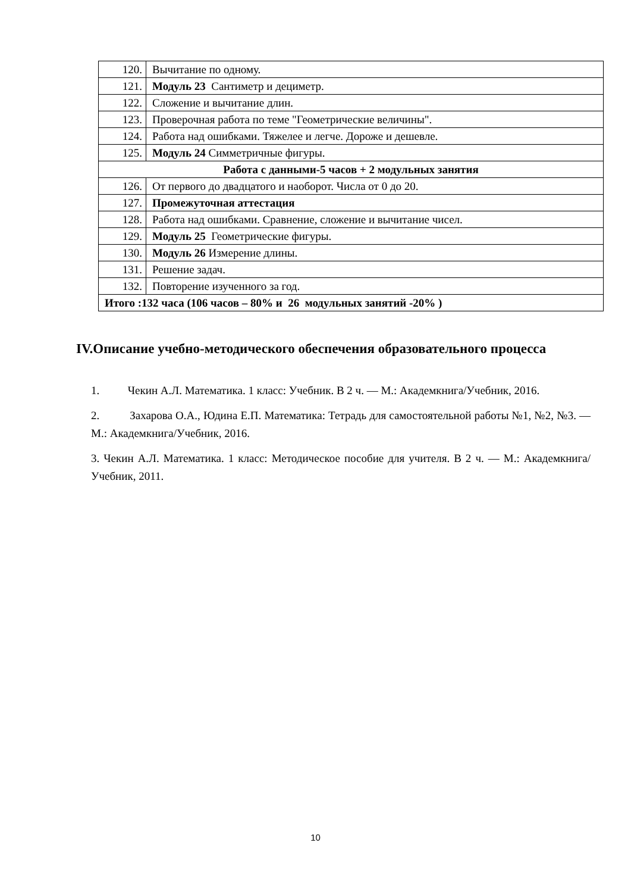| 120. | Вычитание по одному. |
| 121. | Модуль 23 Сантиметр и дециметр. |
| 122. | Сложение и вычитание длин. |
| 123. | Проверочная работа по теме "Геометрические величины". |
| 124. | Работа над ошибками. Тяжелее и легче. Дороже и дешевле. |
| 125. | Модуль 24 Симметричные фигуры. |
| Работа с данными-5 часов + 2 модульных занятия | |
| 126. | От первого до двадцатого и наоборот. Числа от 0 до 20. |
| 127. | Промежуточная аттестация |
| 128. | Работа над ошибками. Сравнение, сложение и вычитание чисел. |
| 129. | Модуль 25 Геометрические фигуры. |
| 130. | Модуль 26 Измерение длины. |
| 131. | Решение задач. |
| 132. | Повторение изученного за год. |
| Итого :132 часа (106 часов – 80% и 26 модульных занятий -20% ) | |
IV.Описание учебно-методического обеспечения образовательного процесса
1. Чекин А.Л. Математика. 1 класс: Учебник. В 2 ч. — М.: Академкнига/Учебник, 2016.
2. Захарова О.А., Юдина Е.П. Математика: Тетрадь для самостоятельной работы №1, №2, №3. — М.: Академкнига/Учебник, 2016.
3. Чекин А.Л. Математика. 1 класс: Методическое пособие для учителя. В 2 ч. — М.: Академкнига/Учебник, 2011.
10